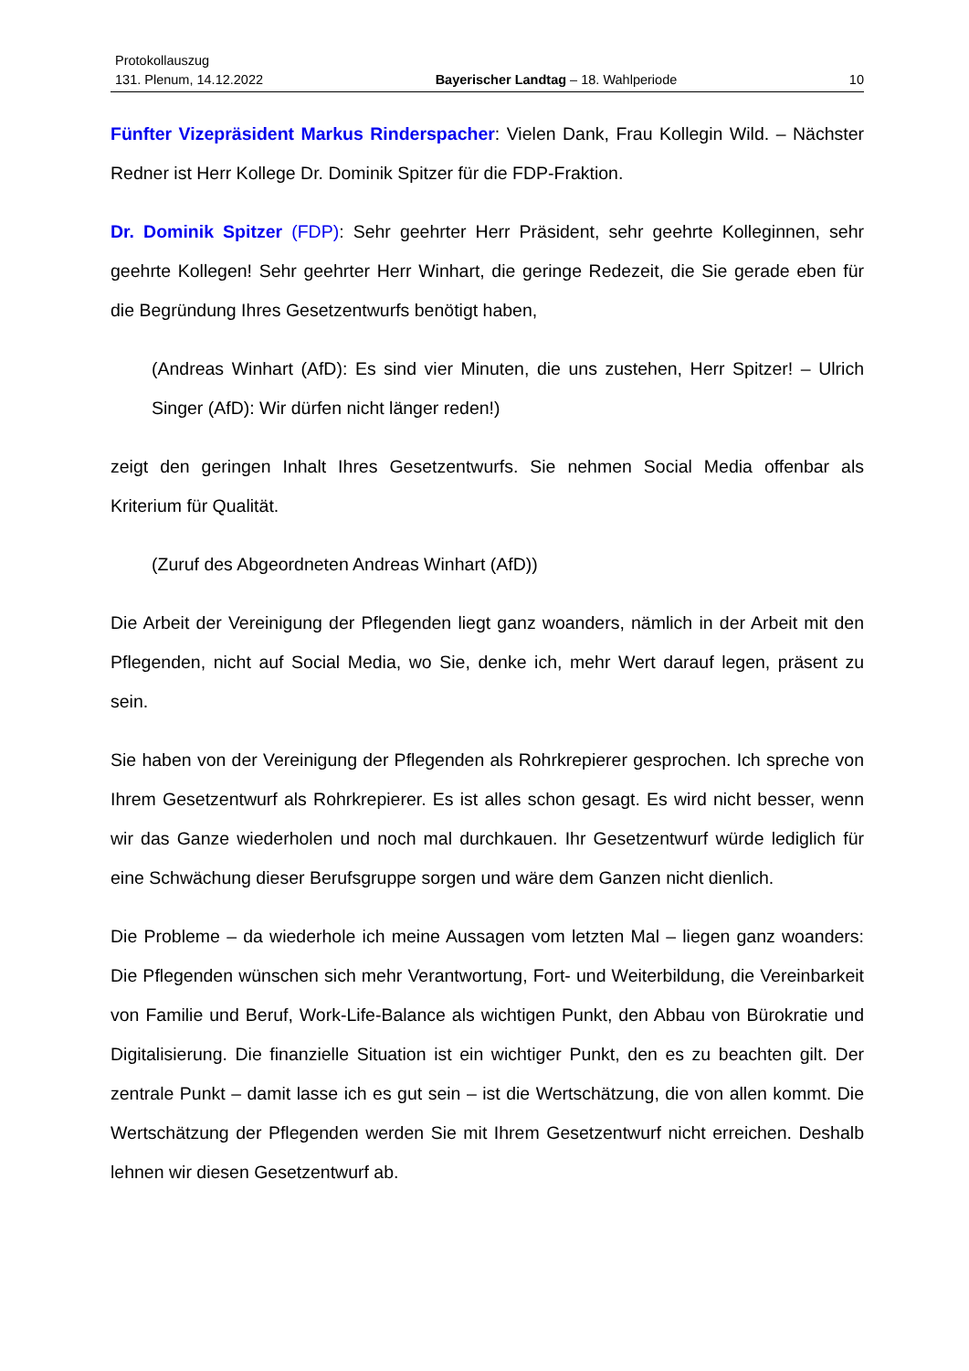Protokollauszug
131. Plenum, 14.12.2022 Bayerischer Landtag – 18. Wahlperiode 10
Fünfter Vizepräsident Markus Rinderspacher: Vielen Dank, Frau Kollegin Wild. – Nächster Redner ist Herr Kollege Dr. Dominik Spitzer für die FDP-Fraktion.
Dr. Dominik Spitzer (FDP): Sehr geehrter Herr Präsident, sehr geehrte Kolleginnen, sehr geehrte Kollegen! Sehr geehrter Herr Winhart, die geringe Redezeit, die Sie gerade eben für die Begründung Ihres Gesetzentwurfs benötigt haben,
(Andreas Winhart (AfD): Es sind vier Minuten, die uns zustehen, Herr Spitzer! – Ulrich Singer (AfD): Wir dürfen nicht länger reden!)
zeigt den geringen Inhalt Ihres Gesetzentwurfs. Sie nehmen Social Media offenbar als Kriterium für Qualität.
(Zuruf des Abgeordneten Andreas Winhart (AfD))
Die Arbeit der Vereinigung der Pflegenden liegt ganz woanders, nämlich in der Arbeit mit den Pflegenden, nicht auf Social Media, wo Sie, denke ich, mehr Wert darauf legen, präsent zu sein.
Sie haben von der Vereinigung der Pflegenden als Rohrkrepierer gesprochen. Ich spreche von Ihrem Gesetzentwurf als Rohrkrepierer. Es ist alles schon gesagt. Es wird nicht besser, wenn wir das Ganze wiederholen und noch mal durchkauen. Ihr Gesetzentwurf würde lediglich für eine Schwächung dieser Berufsgruppe sorgen und wäre dem Ganzen nicht dienlich.
Die Probleme – da wiederhole ich meine Aussagen vom letzten Mal – liegen ganz woanders: Die Pflegenden wünschen sich mehr Verantwortung, Fort- und Weiterbildung, die Vereinbarkeit von Familie und Beruf, Work-Life-Balance als wichtigen Punkt, den Abbau von Bürokratie und Digitalisierung. Die finanzielle Situation ist ein wichtiger Punkt, den es zu beachten gilt. Der zentrale Punkt – damit lasse ich es gut sein – ist die Wertschätzung, die von allen kommt. Die Wertschätzung der Pflegenden werden Sie mit Ihrem Gesetzentwurf nicht erreichen. Deshalb lehnen wir diesen Gesetzentwurf ab.